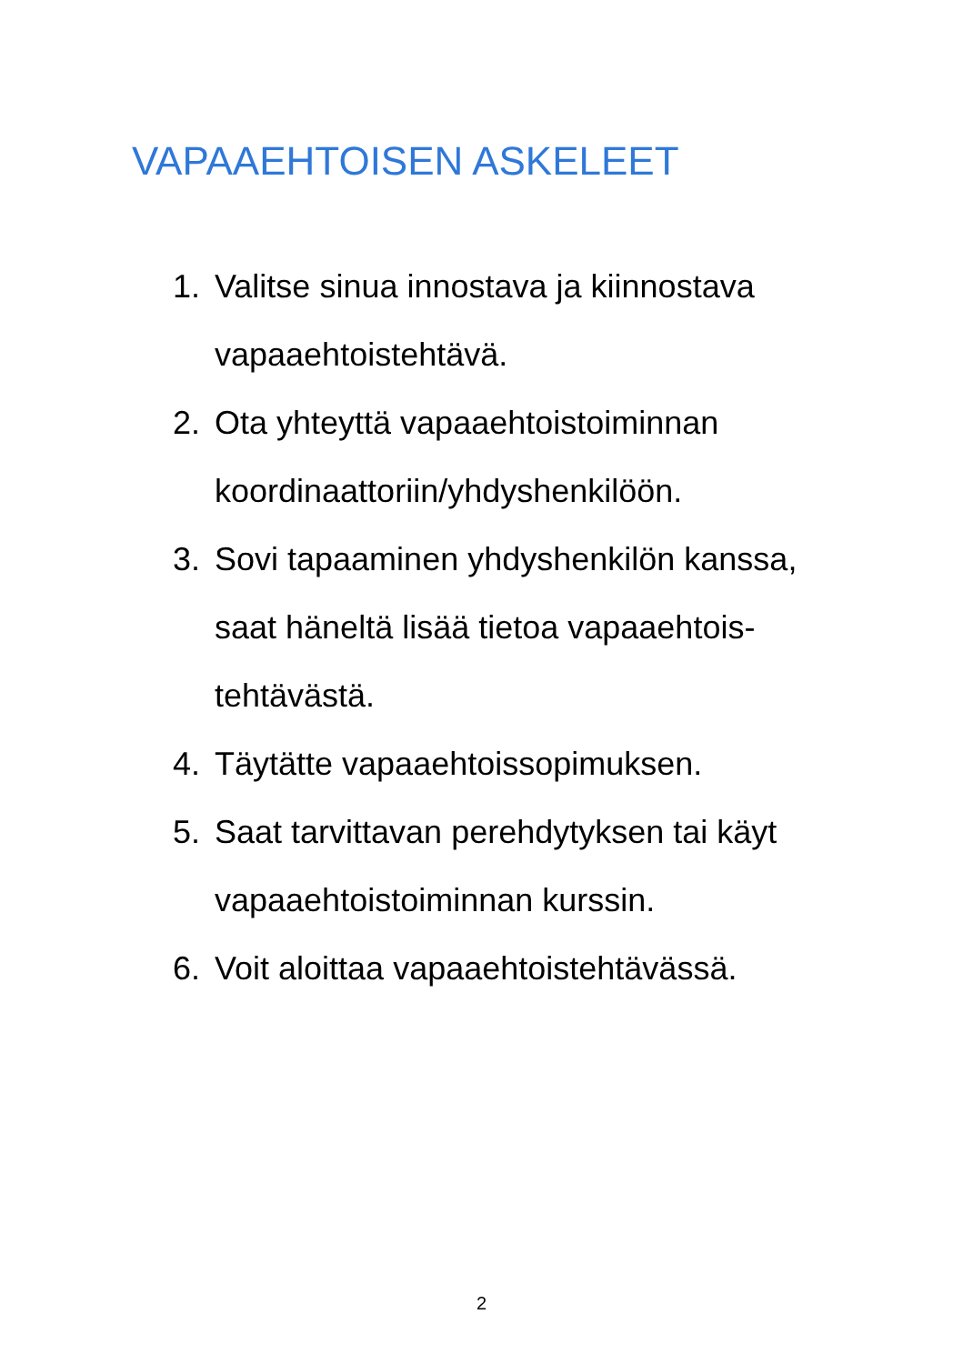VAPAAEHTOISEN ASKELEET
1. Valitse sinua innostava ja kiinnostava vapaaehtoistehtävä.
2. Ota yhteyttä vapaaehtoistoiminnan koordinaattoriin/yhdyshenkilöön.
3. Sovi tapaaminen yhdyshenkilön kanssa, saat häneltä lisää tietoa vapaaehtois-
tehtävästä.
4. Täytätte vapaaehtoissopimuksen.
5. Saat tarvittavan perehdytyksen tai käyt vapaaehtoistoiminnan kurssin.
6. Voit aloittaa vapaaehtoistehtävässä.
2